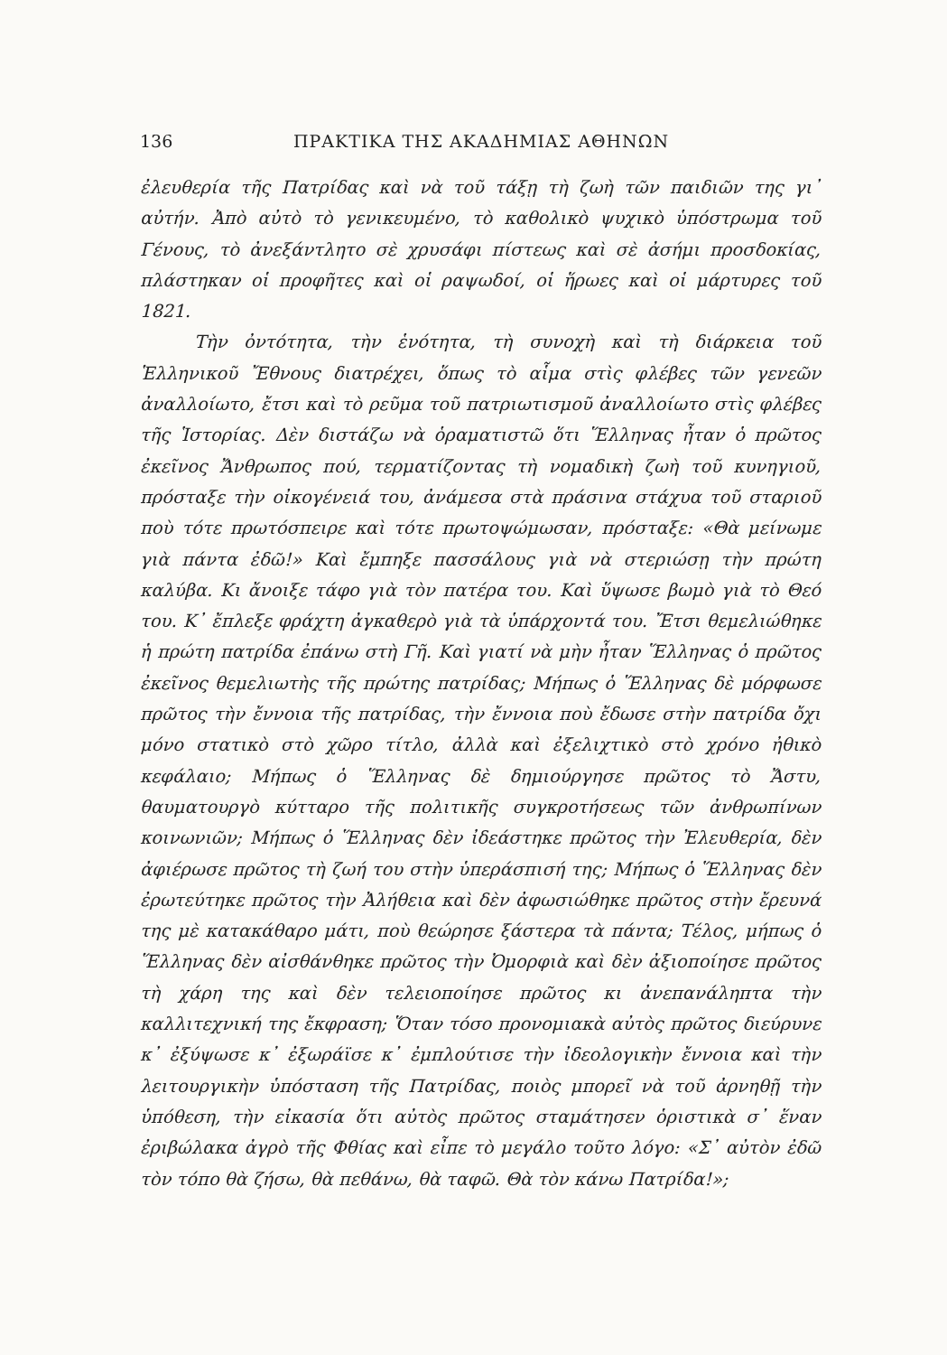136 ΠΡΑΚΤΙΚΑ ΤΗΣ ΑΚΑΔΗΜΙΑΣ ΑΘΗΝΩΝ
ἐλευθερία τῆς Πατρίδας καὶ νὰ τοῦ τάξῃ τὴ ζωὴ τῶν παιδιῶν της γι᾽ αὐτήν. Ἀπὸ αὐτὸ τὸ γενικευμένο, τὸ καθολικὸ ψυχικὸ ὑπόστρωμα τοῦ Γένους, τὸ ἀνεξάντλητο σὲ χρυσάφι πίστεως καὶ σὲ ἀσήμι προσδοκίας, πλάστηκαν οἱ προφῆτες καὶ οἱ ραψωδοί, οἱ ἥρωες καὶ οἱ μάρτυρες τοῦ 1821.
Τὴν ὀντότητα, τὴν ἑνότητα, τὴ συνοχὴ καὶ τὴ διάρκεια τοῦ Ἑλληνικοῦ Ἔθνους διατρέχει, ὅπως τὸ αἷμα στὶς φλέβες τῶν γενεῶν ἀναλλοίωτο, ἔτσι καὶ τὸ ρεῦμα τοῦ πατριωτισμοῦ ἀναλλοίωτο στὶς φλέβες τῆς Ἱστορίας. Δὲν διστάζω νὰ ὁραματιστῶ ὅτι Ἕλληνας ἦταν ὁ πρῶτος ἐκεῖνος Ἄνθρωπος πού, τερματίζοντας τὴ νομαδικὴ ζωὴ τοῦ κυνηγιοῦ, πρόσταξε τὴν οἰκογένειά του, ἀνάμεσα στὰ πράσινα στάχυα τοῦ σταριοῦ ποὺ τότε πρωτόσπειρε καὶ τότε πρωτοψώμωσαν, πρόσταξε: «Θὰ μείνωμε γιὰ πάντα ἐδῶ!» Καὶ ἔμπηξε πασσάλους γιὰ νὰ στεριώσῃ τὴν πρώτη καλύβα. Κι ἄνοιξε τάφο γιὰ τὸν πατέρα του. Καὶ ὕψωσε βωμὸ γιὰ τὸ Θεό του. Κ᾽ ἔπλεξε φράχτη ἀγκαθερὸ γιὰ τὰ ὑπάρχοντά του. Ἔτσι θεμελιώθηκε ἡ πρώτη πατρίδα ἐπάνω στὴ Γῆ. Καὶ γιατί νὰ μὴν ἦταν Ἕλληνας ὁ πρῶτος ἐκεῖνος θεμελιωτὴς τῆς πρώτης πατρίδας; Μήπως ὁ Ἕλληνας δὲ μόρφωσε πρῶτος τὴν ἔννοια τῆς πατρίδας, τὴν ἔννοια ποὺ ἔδωσε στὴν πατρίδα ὄχι μόνο στατικὸ στὸ χῶρο τίτλο, ἀλλὰ καὶ ἐξελιχτικὸ στὸ χρόνο ἠθικὸ κεφάλαιο; Μήπως ὁ Ἕλληνας δὲ δημιούργησε πρῶτος τὸ Ἄστυ, θαυματουργὸ κύτταρο τῆς πολιτικῆς συγκροτήσεως τῶν ἀνθρωπίνων κοινωνιῶν; Μήπως ὁ Ἕλληνας δὲν ἰδεάστηκε πρῶτος τὴν Ἐλευθερία, δὲν ἀφιέρωσε πρῶτος τὴ ζωή του στὴν ὑπεράσπισή της; Μήπως ὁ Ἕλληνας δὲν ἐρωτεύτηκε πρῶτος τὴν Ἀλήθεια καὶ δὲν ἀφωσιώθηκε πρῶτος στὴν ἔρευνά της μὲ κατακάθαρο μάτι, ποὺ θεώρησε ξάστερα τὰ πάντα; Τέλος, μήπως ὁ Ἕλληνας δὲν αἰσθάνθηκε πρῶτος τὴν Ὀμορφιὰ καὶ δὲν ἀξιοποίησε πρῶτος τὴ χάρη της καὶ δὲν τελειοποίησε πρῶτος κι ἀνεπανάληπτα τὴν καλλιτεχνική της ἔκφραση; Ὅταν τόσο προνομιακὰ αὐτὸς πρῶτος διεύρυνε κ᾽ ἐξύψωσε κ᾽ ἐξωράϊσε κ᾽ ἐμπλούτισε τὴν ἰδεολογικὴν ἔννοια καὶ τὴν λειτουργικὴν ὑπόσταση τῆς Πατρίδας, ποιὸς μπορεῖ νὰ τοῦ ἀρνηθῇ τὴν ὑπόθεση, τὴν εἰκασία ὅτι αὐτὸς πρῶτος σταμάτησεν ὁριστικὰ σ᾽ ἕναν ἐριβώλακα ἀγρὸ τῆς Φθίας καὶ εἶπε τὸ μεγάλο τοῦτο λόγο: «Σ᾽ αὐτὸν ἐδῶ τὸν τόπο θὰ ζήσω, θὰ πεθάνω, θὰ ταφῶ. Θὰ τὸν κάνω Πατρίδα!»;